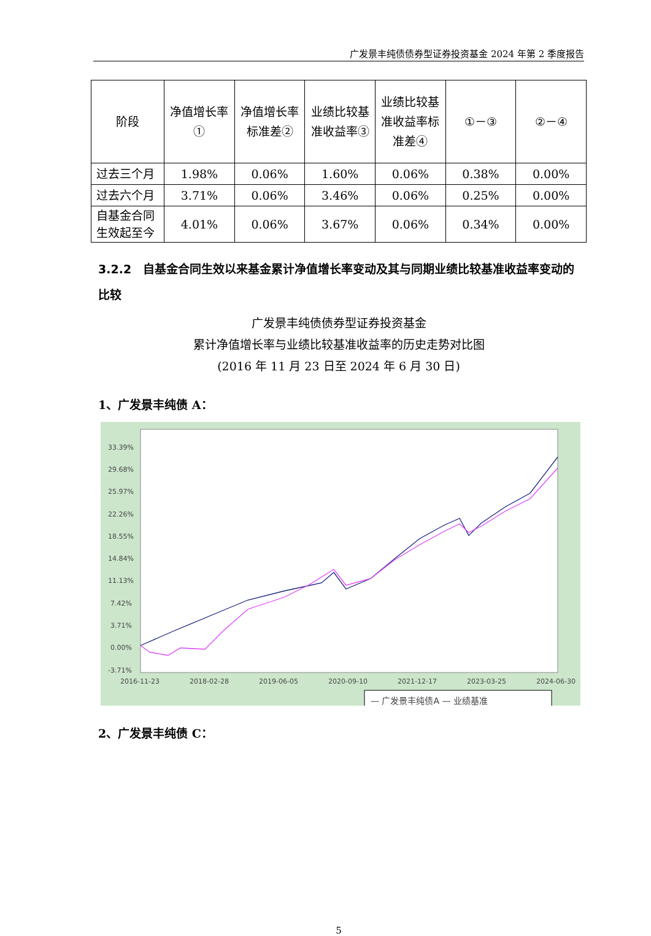广发景丰纯债债券型证券投资基金 2024 年第 2 季度报告
| 阶段 | 净值增长率① | 净值增长率标准差② | 业绩比较基准收益率③ | 业绩比较基准收益率标准差④ | ①－③ | ②－④ |
| --- | --- | --- | --- | --- | --- | --- |
| 过去三个月 | 1.98% | 0.06% | 1.60% | 0.06% | 0.38% | 0.00% |
| 过去六个月 | 3.71% | 0.06% | 3.46% | 0.06% | 0.25% | 0.00% |
| 自基金合同生效起至今 | 4.01% | 0.06% | 3.67% | 0.06% | 0.34% | 0.00% |
3.2.2　自基金合同生效以来基金累计净值增长率变动及其与同期业绩比较基准收益率变动的比较
广发景丰纯债债券型证券投资基金
累计净值增长率与业绩比较基准收益率的历史走势对比图
(2016 年 11 月 23 日至 2024 年 6 月 30 日)
1、广发景丰纯债 A：
33.39%
29.68%
25.97%
22.26%
18.55%
14.84%
11.13%
7.42%
3.71%
0.00%
-3.71%
2016-11-23
2018-02-28
2019-06-05
2020-09-10
2021-12-17
2023-03-25
2024-06-30
— 广发景丰纯债A — 业绩基准
2、广发景丰纯债 C：
5